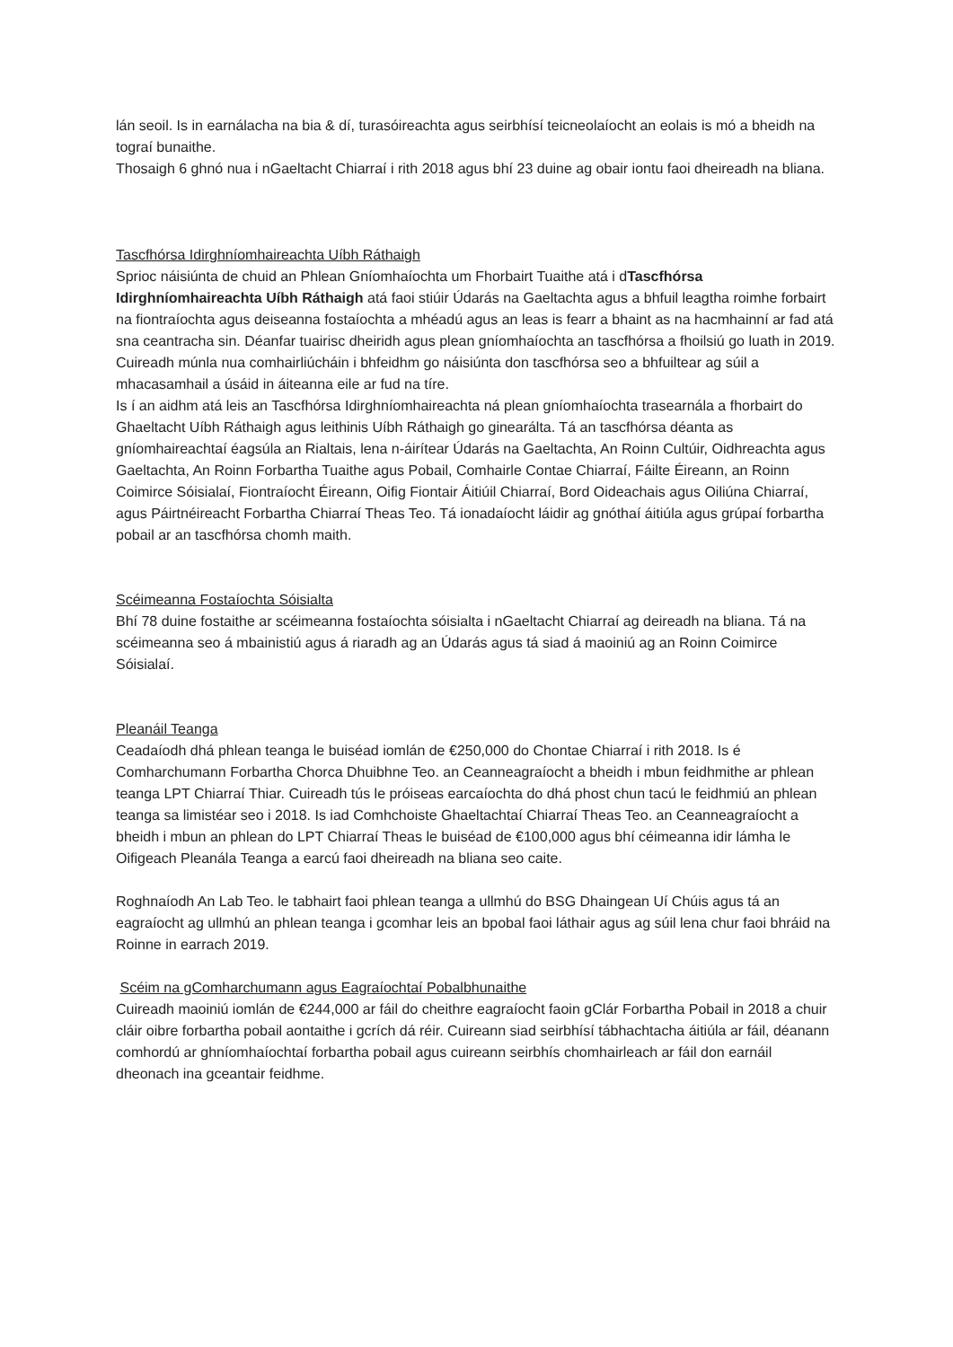lán seoil. Is in earnálacha na bia & dí, turasóireachta agus seirbhísí teicneolaíocht an eolais is mó a bheidh na tograí bunaithe.
Thosaigh 6 ghnó nua i nGaeltacht Chiarraí i rith 2018 agus bhí 23 duine ag obair iontu faoi dheireadh na bliana.
Tascfhórsa Idirghníomhaireachta Uíbh Ráthaigh
Sprioc náisiúnta de chuid an Phlean Gníomhaíochta um Fhorbairt Tuaithe atá i dTascfhórsa Idirghníomhaireachta Uíbh Ráthaigh atá faoi stiúir Údarás na Gaeltachta agus a bhfuil leagtha roimhe forbairt na fiontraíochta agus deiseanna fostaíochta a mhéadú agus an leas is fearr a bhaint as na hacmhainní ar fad atá sna ceantracha sin. Déanfar tuairisc dheiridh agus plean gníomhaíochta an tascfhórsa a fhoilsiú go luath in 2019. Cuireadh múnla nua comhairliúcháin i bhfeidhm go náisiúnta don tascfhórsa seo a bhfuiltear ag súil a mhacasamhail a úsáid in áiteanna eile ar fud na tíre.
Is í an aidhm atá leis an Tascfhórsa Idirghníomhaireachta ná plean gníomhaíochta trasearnála a fhorbairt do Ghaeltacht Uíbh Ráthaigh agus leithinis Uíbh Ráthaigh go ginearálta. Tá an tascfhórsa déanta as gníomhaireachtaí éagsúla an Rialtais, lena n-áirítear Údarás na Gaeltachta, An Roinn Cultúir, Oidhreachta agus Gaeltachta, An Roinn Forbartha Tuaithe agus Pobail, Comhairle Contae Chiarraí, Fáilte Éireann, an Roinn Coimirce Sóisialaí, Fiontraíocht Éireann, Oifig Fiontair Áitiúil Chiarraí, Bord Oideachais agus Oiliúna Chiarraí, agus Páirtnéireacht Forbartha Chiarraí Theas Teo. Tá ionadaíocht láidir ag gnóthaí áitiúla agus grúpaí forbartha pobail ar an tascfhórsa chomh maith.
Scéimeanna Fostaíochta Sóisialta
Bhí 78 duine fostaithe ar scéimeanna fostaíochta sóisialta i nGaeltacht Chiarraí ag deireadh na bliana. Tá na scéimeanna seo á mbainistiú agus á riaradh ag an Údarás agus tá siad á maoiniú ag an Roinn Coimirce Sóisialaí.
Pleanáil Teanga
Ceadaíodh dhá phlean teanga le buiséad iomlán de €250,000 do Chontae Chiarraí i rith 2018. Is é Comharchumann Forbartha Chorca Dhuibhne Teo. an Ceanneagraíocht a bheidh i mbun feidhmithe ar phlean teanga LPT Chiarraí Thiar. Cuireadh tús le próiseas earcaíochta do dhá phost chun tacú le feidhmiú an phlean teanga sa limistéar seo i 2018. Is iad Comhchoiste Ghaeltachtaí Chiarraí Theas Teo. an Ceanneagraíocht a bheidh i mbun an phlean do LPT Chiarraí Theas le buiséad de €100,000 agus bhí céimeanna idir lámha le Oifigeach Pleanála Teanga a earcú faoi dheireadh na bliana seo caite.
Roghnaíodh An Lab Teo. le tabhairt faoi phlean teanga a ullmhú do BSG Dhaingean Uí Chúis agus tá an eagraíocht ag ullmhú an phlean teanga i gcomhar leis an bpobal faoi láthair agus ag súil lena chur faoi bhráid na Roinne in earrach 2019.
Scéim na gComharchumann agus Eagraíochtaí Pobalbhunaithe
Cuireadh maoiniú iomlán de €244,000 ar fáil do cheithre eagraíocht faoin gClár Forbartha Pobail in 2018 a chuir cláir oibre forbartha pobail aontaithe i gcrích dá réir. Cuireann siad seirbhísí tábhachtacha áitiúla ar fáil, déanann comhordú ar ghníomhaíochtaí forbartha pobail agus cuireann seirbhís chomhairleach ar fáil don earnáil dheonach ina gceantair feidhme.